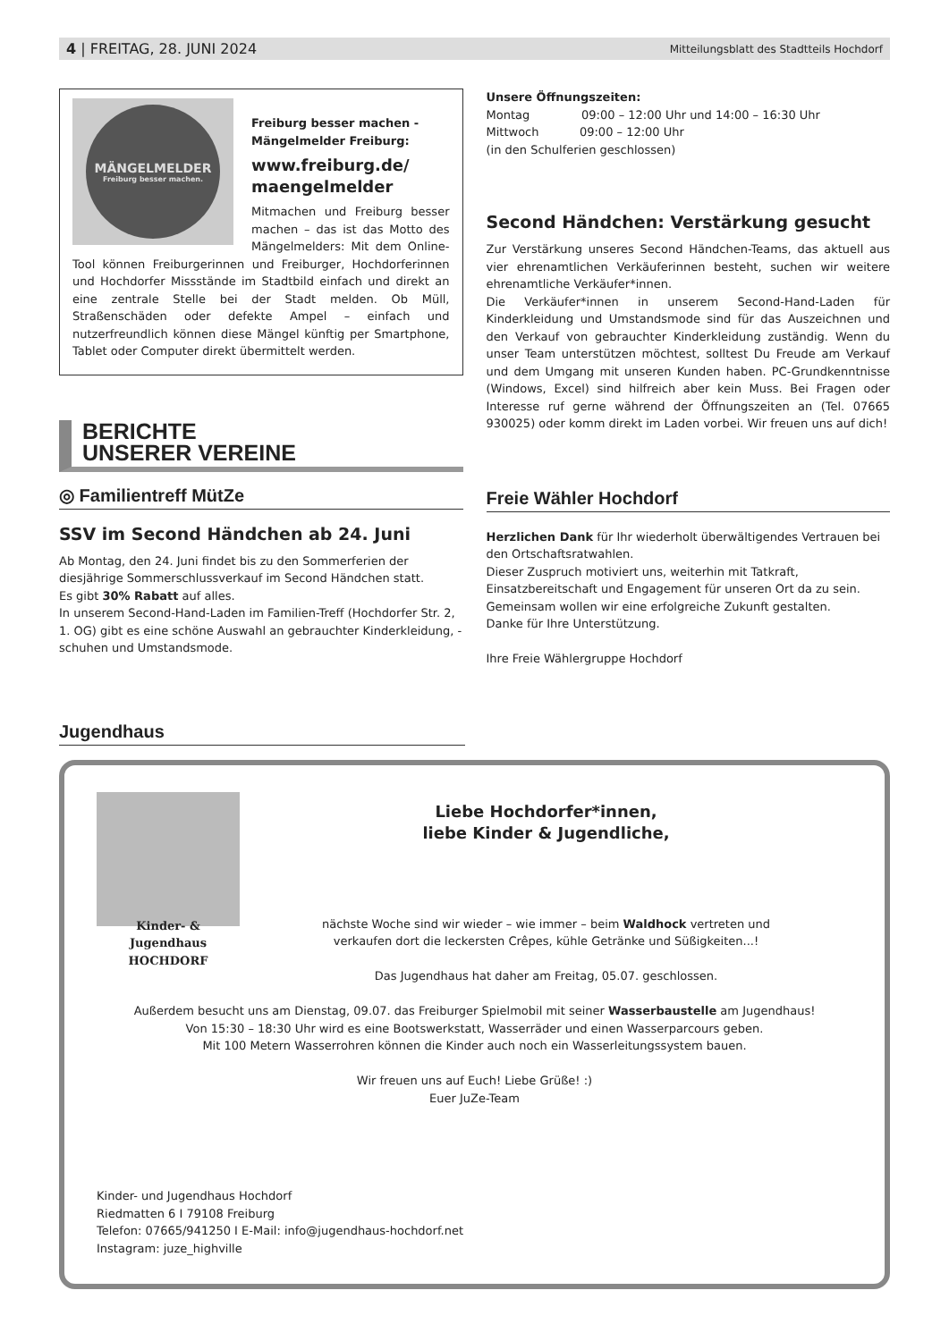4 | FREITAG, 28. JUNI 2024 Mitteilungsblatt des Stadtteils Hochdorf
MÄNGELMELDER
Freiburg besser machen.
Freiburg besser machen -
Mängelmelder Freiburg:
www.freiburg.de/
maengelmelder
Mitmachen und Freiburg besser machen – das ist das Motto des Mängelmelders: Mit dem Online-Tool können Freiburgerinnen und Freiburger, Hochdorferinnen und Hochdorfer Missstände im Stadtbild einfach und direkt an eine zentrale Stelle bei der Stadt melden. Ob Müll, Straßenschäden oder defekte Ampel – einfach und nutzerfreundlich können diese Mängel künftig per Smartphone, Tablet oder Computer direkt übermittelt werden.
BERICHTE
UNSERER VEREINE
◎ Familientreff MütZe
SSV im Second Händchen ab 24. Juni
Ab Montag, den 24. Juni findet bis zu den Sommerferien der diesjährige Sommerschlussverkauf im Second Händchen statt.
Es gibt 30% Rabatt auf alles.
In unserem Second-Hand-Laden im Familien-Treff (Hochdorfer Str. 2, 1. OG) gibt es eine schöne Auswahl an gebrauchter Kinderkleidung, -schuhen und Umstandsmode.
Unsere Öffnungszeiten:
Montag 09:00 – 12:00 Uhr und 14:00 – 16:30 Uhr
Mittwoch 09:00 – 12:00 Uhr
(in den Schulferien geschlossen)
Second Händchen: Verstärkung gesucht
Zur Verstärkung unseres Second Händchen-Teams, das aktuell aus vier ehrenamtlichen Verkäuferinnen besteht, suchen wir weitere ehrenamtliche Verkäufer*innen.
Die Verkäufer*innen in unserem Second-Hand-Laden für Kinderkleidung und Umstandsmode sind für das Auszeichnen und den Verkauf von gebrauchter Kinderkleidung zuständig. Wenn du unser Team unterstützen möchtest, solltest Du Freude am Verkauf und dem Umgang mit unseren Kunden haben. PC-Grundkenntnisse (Windows, Excel) sind hilfreich aber kein Muss. Bei Fragen oder Interesse ruf gerne während der Öffnungszeiten an (Tel. 07665 930025) oder komm direkt im Laden vorbei. Wir freuen uns auf dich!
Freie Wähler Hochdorf
Herzlichen Dank für Ihr wiederholt überwältigendes Vertrauen bei den Ortschaftsratwahlen.
Dieser Zuspruch motiviert uns, weiterhin mit Tatkraft, Einsatzbereitschaft und Engagement für unseren Ort da zu sein.
Gemeinsam wollen wir eine erfolgreiche Zukunft gestalten.
Danke für Ihre Unterstützung.
Ihre Freie Wählergruppe Hochdorf
Jugendhaus
Liebe Hochdorfer*innen,
liebe Kinder & Jugendliche,
Kinder- & Jugendhaus
HOCHDORF
nächste Woche sind wir wieder – wie immer – beim Waldhock vertreten und
verkaufen dort die leckersten Crêpes, kühle Getränke und Süßigkeiten...!
Das Jugendhaus hat daher am Freitag, 05.07. geschlossen.
Außerdem besucht uns am Dienstag, 09.07. das Freiburger Spielmobil mit seiner Wasserbaustelle am Jugendhaus!
Von 15:30 – 18:30 Uhr wird es eine Bootswerkstatt, Wasserräder und einen Wasserparcours geben.
Mit 100 Metern Wasserrohren können die Kinder auch noch ein Wasserleitungssystem bauen.
Wir freuen uns auf Euch! Liebe Grüße! :)
Euer JuZe-Team
Kinder- und Jugendhaus Hochdorf
Riedmatten 6 I 79108 Freiburg
Telefon: 07665/941250 I E-Mail: info@jugendhaus-hochdorf.net
Instagram: juze_highville